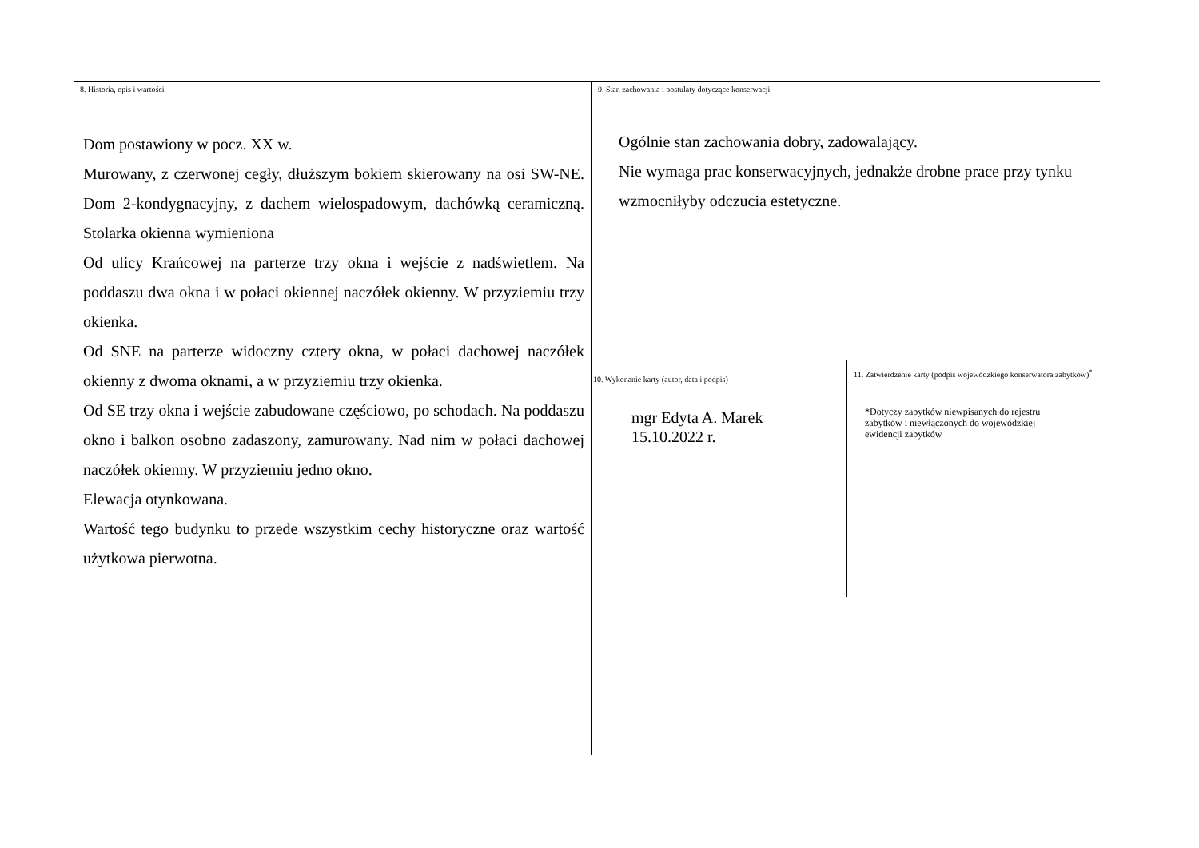8. Historia, opis i wartości
Dom postawiony w pocz. XX w.
Murowany, z czerwonej cegły, dłuższym bokiem skierowany na osi SW-NE. Dom 2-kondygnacyjny, z dachem wielospadowym, dachówką ceramiczną. Stolarka okienna wymieniona
Od ulicy Krańcowej na parterze trzy okna i wejście z nadświetlem. Na poddaszu dwa okna i w połaci okiennej naczółek okienny. W przyziemiu trzy okienka.
Od SNE na parterze widoczny cztery okna, w połaci dachowej naczółek okienny z dwoma oknami, a w przyziemiu trzy okienka.
Od SE trzy okna i wejście zabudowane częściowo, po schodach. Na poddaszu okno i balkon osobno zadaszony, zamurowany. Nad nim w połaci dachowej naczółek okienny. W przyziemiu jedno okno.
Elewacja otynkowana.
Wartość tego budynku to przede wszystkim cechy historyczne oraz wartość użytkowa pierwotna.
9. Stan zachowania i postulaty dotyczące konserwacji
Ogólnie stan zachowania dobry, zadowalający.
Nie wymaga prac konserwacyjnych, jednakże drobne prace przy tynku wzmocniłyby odczucia estetyczne.
10. Wykonanie karty (autor, data i podpis)
mgr Edyta A. Marek
15.10.2022 r.
11. Zatwierdzenie karty (podpis wojewódzkiego konserwatora zabytków)<sup>*</sup>
*Dotyczy zabytków niewpisanych do rejestru
zabytków i niewłączonych do wojewódzkiej
ewidencji zabytków